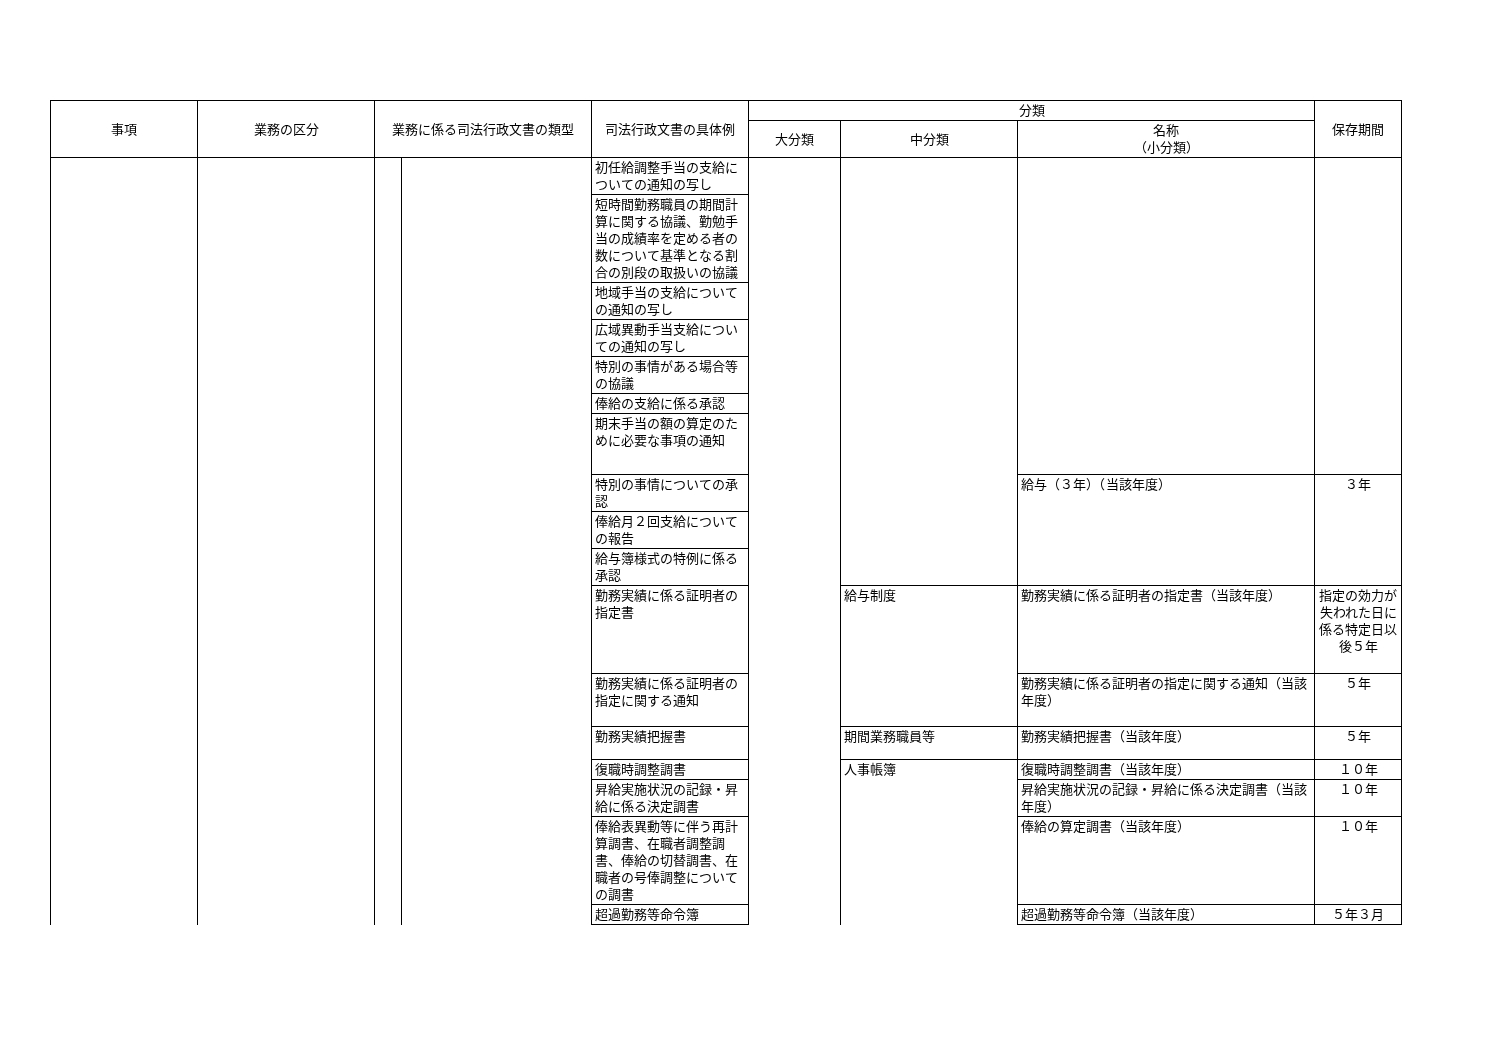| 事項 | 業務の区分 | 業務に係る司法行政文書の類型 | | 司法行政文書の具体例 | 分類 | | | 保存期間 |
| --- | --- | --- | --- | --- | --- | --- | --- | --- |
| | | | | | 大分類 | 中分類 | 名称 （小分類） | |
| | | | | 初任給調整手当の支給についての通知の写し | | | | |
| | | | | 短時間勤務職員の期間計算に関する協議、勤勉手当の成績率を定める者の数について基準となる割合の別段の取扱いの協議 | | | | |
| | | | | 地域手当の支給についての通知の写し | | | | |
| | | | | 広域異動手当支給についての通知の写し | | | | |
| | | | | 特別の事情がある場合等の協議 | | | | |
| | | | | 俸給の支給に係る承認 | | | | |
| | | | | 期末手当の額の算定のために必要な事項の通知 | | | | |
| | | | | 特別の事情についての承認 | | | 給与（３年）（当該年度） | ３年 |
| | | | | 俸給月２回支給についての報告 | | | | |
| | | | | 給与簿様式の特例に係る承認 | | | | |
| | | | | 勤務実績に係る証明者の指定書 | | 給与制度 | 勤務実績に係る証明者の指定書（当該年度） | 指定の効力が失われた日に係る特定日以後５年 |
| | | | | 勤務実績に係る証明者の指定に関する通知 | | | 勤務実績に係る証明者の指定に関する通知（当該年度） | ５年 |
| | | | | 勤務実績把握書 | | 期間業務職員等 | 勤務実績把握書（当該年度） | ５年 |
| | | | | 復職時調整調書 | | 人事帳簿 | 復職時調整調書（当該年度） | １０年 |
| | | | | 昇給実施状況の記録・昇給に係る決定調書 | | | 昇給実施状況の記録・昇給に係る決定調書（当該年度） | １０年 |
| | | | | 俸給表異動等に伴う再計算調書、在職者調整調書、俸給の切替調書、在職者の号俸調整についての調書 | | | 俸給の算定調書（当該年度） | １０年 |
| | | | | 超過勤務等命令簿 | | | 超過勤務等命令簿（当該年度） | ５年３月 |